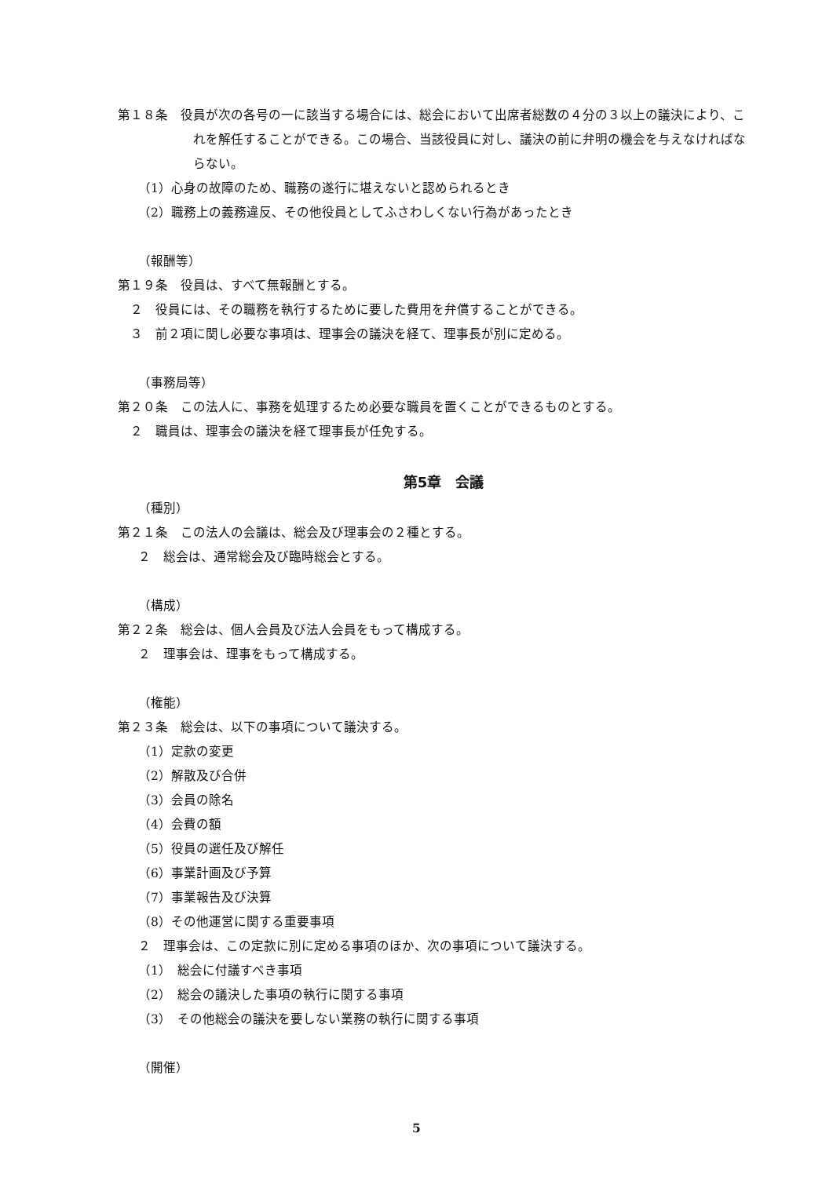第１８条　役員が次の各号の一に該当する場合には、総会において出席者総数の４分の３以上の議決により、これを解任することができる。この場合、当該役員に対し、議決の前に弁明の機会を与えなければならない。
（1）心身の故障のため、職務の遂行に堪えないと認められるとき
（2）職務上の義務違反、その他役員としてふさわしくない行為があったとき
（報酬等）
第１９条　役員は、すべて無報酬とする。
２　役員には、その職務を執行するために要した費用を弁償することができる。
３　前２項に関し必要な事項は、理事会の議決を経て、理事長が別に定める。
（事務局等）
第２０条　この法人に、事務を処理するため必要な職員を置くことができるものとする。
２　職員は、理事会の議決を経て理事長が任免する。
第5章　会議
（種別）
第２１条　この法人の会議は、総会及び理事会の２種とする。
２　総会は、通常総会及び臨時総会とする。
（構成）
第２２条　総会は、個人会員及び法人会員をもって構成する。
２　理事会は、理事をもって構成する。
（権能）
第２３条　総会は、以下の事項について議決する。
（1）定款の変更
（2）解散及び合併
（3）会員の除名
（4）会費の額
（5）役員の選任及び解任
（6）事業計画及び予算
（7）事業報告及び決算
（8）その他運営に関する重要事項
２　理事会は、この定款に別に定める事項のほか、次の事項について議決する。
（1）　総会に付議すべき事項
（2）　総会の議決した事項の執行に関する事項
（3）　その他総会の議決を要しない業務の執行に関する事項
（開催）
5